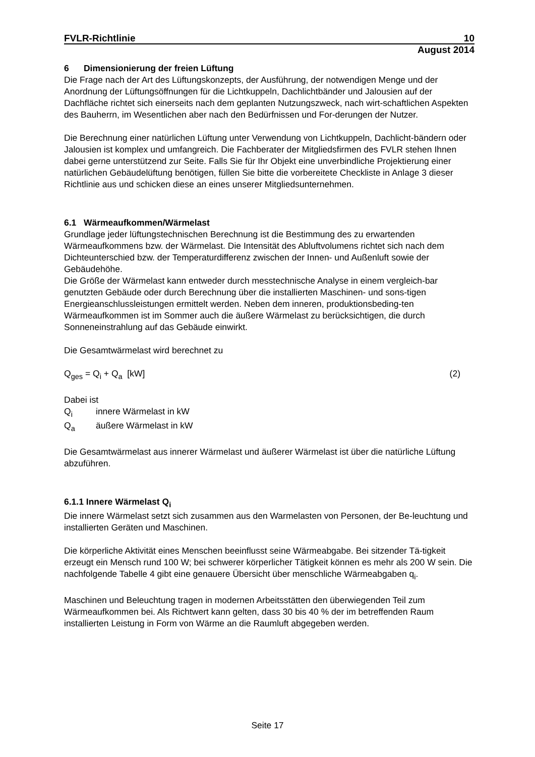FVLR-Richtlinie 10
August 2014
6 Dimensionierung der freien Lüftung
Die Frage nach der Art des Lüftungskonzepts, der Ausführung, der notwendigen Menge und der Anordnung der Lüftungsöffnungen für die Lichtkuppeln, Dachlichtbänder und Jalousien auf der Dachfläche richtet sich einerseits nach dem geplanten Nutzungszweck, nach wirt-schaftlichen Aspekten des Bauherrn, im Wesentlichen aber nach den Bedürfnissen und For-derungen der Nutzer.
Die Berechnung einer natürlichen Lüftung unter Verwendung von Lichtkuppeln, Dachlicht-bändern oder Jalousien ist komplex und umfangreich. Die Fachberater der Mitgliedsfirmen des FVLR stehen Ihnen dabei gerne unterstützend zur Seite. Falls Sie für Ihr Objekt eine unverbindliche Projektierung einer natürlichen Gebäudelüftung benötigen, füllen Sie bitte die vorbereitete Checkliste in Anlage 3 dieser Richtlinie aus und schicken diese an eines unserer Mitgliedsunternehmen.
6.1 Wärmeaufkommen/Wärmelast
Grundlage jeder lüftungstechnischen Berechnung ist die Bestimmung des zu erwartenden Wärmeaufkommens bzw. der Wärmelast. Die Intensität des Abluftvolumens richtet sich nach dem Dichteunterschied bzw. der Temperaturdifferenz zwischen der Innen- und Außenluft sowie der Gebäudehöhe.
Die Größe der Wärmelast kann entweder durch messtechnische Analyse in einem vergleich-bar genutzten Gebäude oder durch Berechnung über die installierten Maschinen- und sons-tigen Energieanschlussleistungen ermittelt werden. Neben dem inneren, produktionsbeding-ten Wärmeaufkommen ist im Sommer auch die äußere Wärmelast zu berücksichtigen, die durch Sonneneinstrahlung auf das Gebäude einwirkt.
Die Gesamtwärmelast wird berechnet zu
Q<sub>ges</sub> = Q<sub>i</sub> + Q<sub>a</sub> [kW] (2)
Dabei ist
Q<sub>i</sub> innere Wärmelast in kW
Q<sub>a</sub> äußere Wärmelast in kW
Die Gesamtwärmelast aus innerer Wärmelast und äußerer Wärmelast ist über die natürliche Lüftung abzuführen.
6.1.1 Innere Wärmelast Q<sub>i</sub>
Die innere Wärmelast setzt sich zusammen aus den Warmelasten von Personen, der Be-leuchtung und installierten Geräten und Maschinen.
Die körperliche Aktivität eines Menschen beeinflusst seine Wärmeabgabe. Bei sitzender Tä-tigkeit erzeugt ein Mensch rund 100 W; bei schwerer körperlicher Tätigkeit können es mehr als 200 W sein. Die nachfolgende Tabelle 4 gibt eine genauere Übersicht über menschliche Wärmeabgaben q<sub>i</sub>.
Maschinen und Beleuchtung tragen in modernen Arbeitsstätten den überwiegenden Teil zum Wärmeaufkommen bei. Als Richtwert kann gelten, dass 30 bis 40 % der im betreffenden Raum installierten Leistung in Form von Wärme an die Raumluft abgegeben werden.
Seite 17